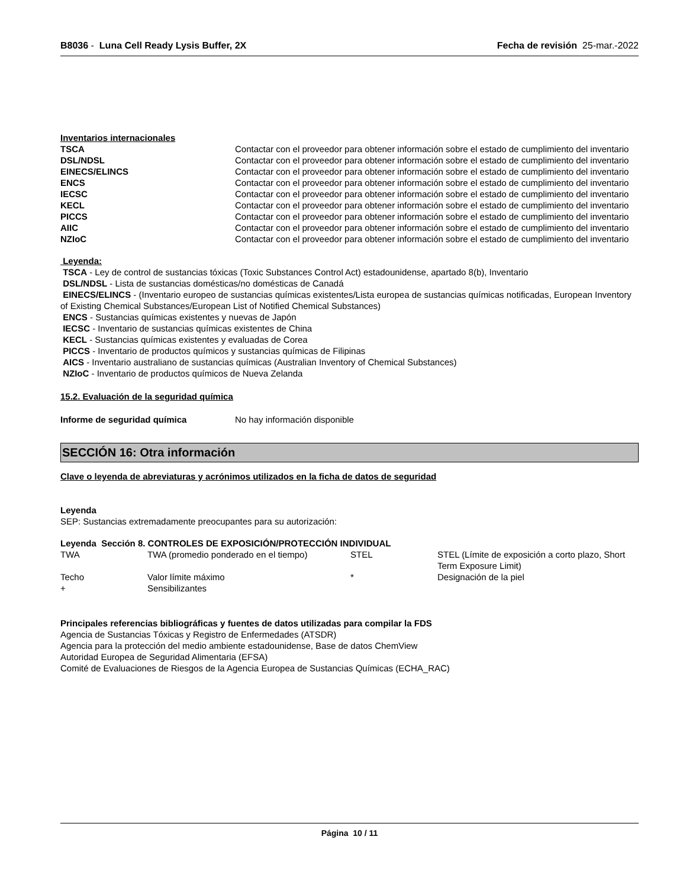B8036 - Luna Cell Ready Lysis Buffer, 2X
Fecha de revisión 25-mar.-2022
Inventarios internacionales
| TSCA | Contactar con el proveedor para obtener información sobre el estado de cumplimiento del inventario |
| DSL/NDSL | Contactar con el proveedor para obtener información sobre el estado de cumplimiento del inventario |
| EINECS/ELINCS | Contactar con el proveedor para obtener información sobre el estado de cumplimiento del inventario |
| ENCS | Contactar con el proveedor para obtener información sobre el estado de cumplimiento del inventario |
| IECSC | Contactar con el proveedor para obtener información sobre el estado de cumplimiento del inventario |
| KECL | Contactar con el proveedor para obtener información sobre el estado de cumplimiento del inventario |
| PICCS | Contactar con el proveedor para obtener información sobre el estado de cumplimiento del inventario |
| AIIC | Contactar con el proveedor para obtener información sobre el estado de cumplimiento del inventario |
| NZIoC | Contactar con el proveedor para obtener información sobre el estado de cumplimiento del inventario |
Leyenda:
TSCA - Ley de control de sustancias tóxicas (Toxic Substances Control Act) estadounidense, apartado 8(b), Inventario
DSL/NDSL - Lista de sustancias domésticas/no domésticas de Canadá
EINECS/ELINCS - (Inventario europeo de sustancias químicas existentes/Lista europea de sustancias químicas notificadas, European Inventory of Existing Chemical Substances/European List of Notified Chemical Substances)
ENCS - Sustancias químicas existentes y nuevas de Japón
IECSC - Inventario de sustancias químicas existentes de China
KECL - Sustancias químicas existentes y evaluadas de Corea
PICCS - Inventario de productos químicos y sustancias químicas de Filipinas
AICS - Inventario australiano de sustancias químicas (Australian Inventory of Chemical Substances)
NZIoC - Inventario de productos químicos de Nueva Zelanda
15.2. Evaluación de la seguridad química
| Informe de seguridad química | No hay información disponible |
SECCIÓN 16: Otra información
Clave o leyenda de abreviaturas y acrónimos utilizados en la ficha de datos de seguridad
Leyenda
SEP: Sustancias extremadamente preocupantes para su autorización:
Leyenda Sección 8. CONTROLES DE EXPOSICIÓN/PROTECCIÓN INDIVIDUAL
| TWA | TWA (promedio ponderado en el tiempo) | STEL | STEL (Límite de exposición a corto plazo, Short Term Exposure Limit) |
| Techo | Valor límite máximo | * | Designación de la piel |
| + | Sensibilizantes | | |
Principales referencias bibliográficas y fuentes de datos utilizadas para compilar la FDS
Agencia de Sustancias Tóxicas y Registro de Enfermedades (ATSDR)
Agencia para la protección del medio ambiente estadounidense, Base de datos ChemView
Autoridad Europea de Seguridad Alimentaria (EFSA)
Comité de Evaluaciones de Riesgos de la Agencia Europea de Sustancias Químicas (ECHA_RAC)
Página 10 / 11